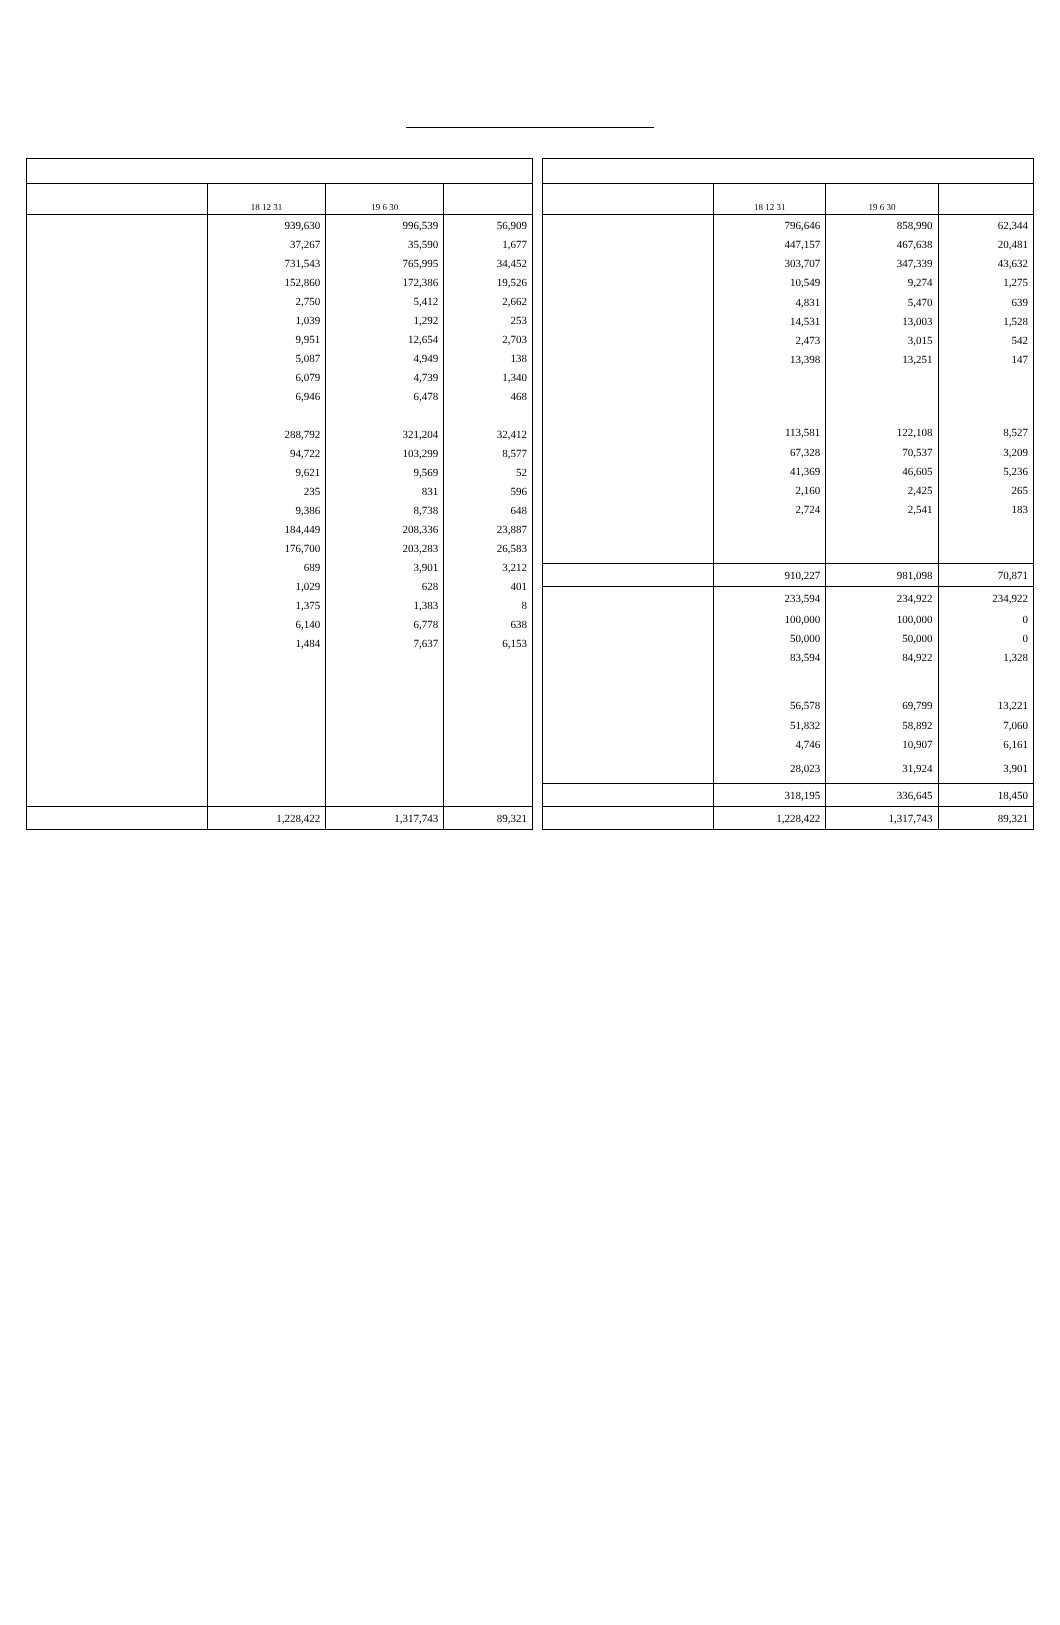| | 18 12 31 | 19 6 30 | |
| --- | --- | --- | --- |
| | 939,630 | 996,539 | 56,909 |
| | 37,267 | 35,590 | 1,677 |
| | 731,543 | 765,995 | 34,452 |
| | 152,860 | 172,386 | 19,526 |
| | 2,750 | 5,412 | 2,662 |
| | 1,039 | 1,292 | 253 |
| | 9,951 | 12,654 | 2,703 |
| | 5,087 | 4,949 | 138 |
| | 6,079 | 4,739 | 1,340 |
| | 6,946 | 6,478 | 468 |
| | 288,792 | 321,204 | 32,412 |
| | 94,722 | 103,299 | 8,577 |
| | 9,621 | 9,569 | 52 |
| | 235 | 831 | 596 |
| | 9,386 | 8,738 | 648 |
| | 184,449 | 208,336 | 23,887 |
| | 176,700 | 203,283 | 26,583 |
| | 689 | 3,901 | 3,212 |
| | 1,029 | 628 | 401 |
| | 1,375 | 1,383 | 8 |
| | 6,140 | 6,778 | 638 |
| | 1,484 | 7,637 | 6,153 |
| | 1,228,422 | 1,317,743 | 89,321 |
| | 18 12 31 | 19 6 30 | |
| --- | --- | --- | --- |
| | 796,646 | 858,990 | 62,344 |
| | 447,157 | 467,638 | 20,481 |
| | 303,707 | 347,339 | 43,632 |
| | 10,549 | 9,274 | 1,275 |
| | 4,831 | 5,470 | 639 |
| | 14,531 | 13,003 | 1,528 |
| | 2,473 | 3,015 | 542 |
| | 13,398 | 13,251 | 147 |
| | 113,581 | 122,108 | 8,527 |
| | 67,328 | 70,537 | 3,209 |
| | 41,369 | 46,605 | 5,236 |
| | 2,160 | 2,425 | 265 |
| | 2,724 | 2,541 | 183 |
| | 910,227 | 981,098 | 70,871 |
| | 233,594 | 234,922 | 234,922 |
| | 100,000 | 100,000 | 0 |
| | 50,000 | 50,000 | 0 |
| | 83,594 | 84,922 | 1,328 |
| | 56,578 | 69,799 | 13,221 |
| | 51,832 | 58,892 | 7,060 |
| | 4,746 | 10,907 | 6,161 |
| | 28,023 | 31,924 | 3,901 |
| | 318,195 | 336,645 | 18,450 |
| | 1,228,422 | 1,317,743 | 89,321 |